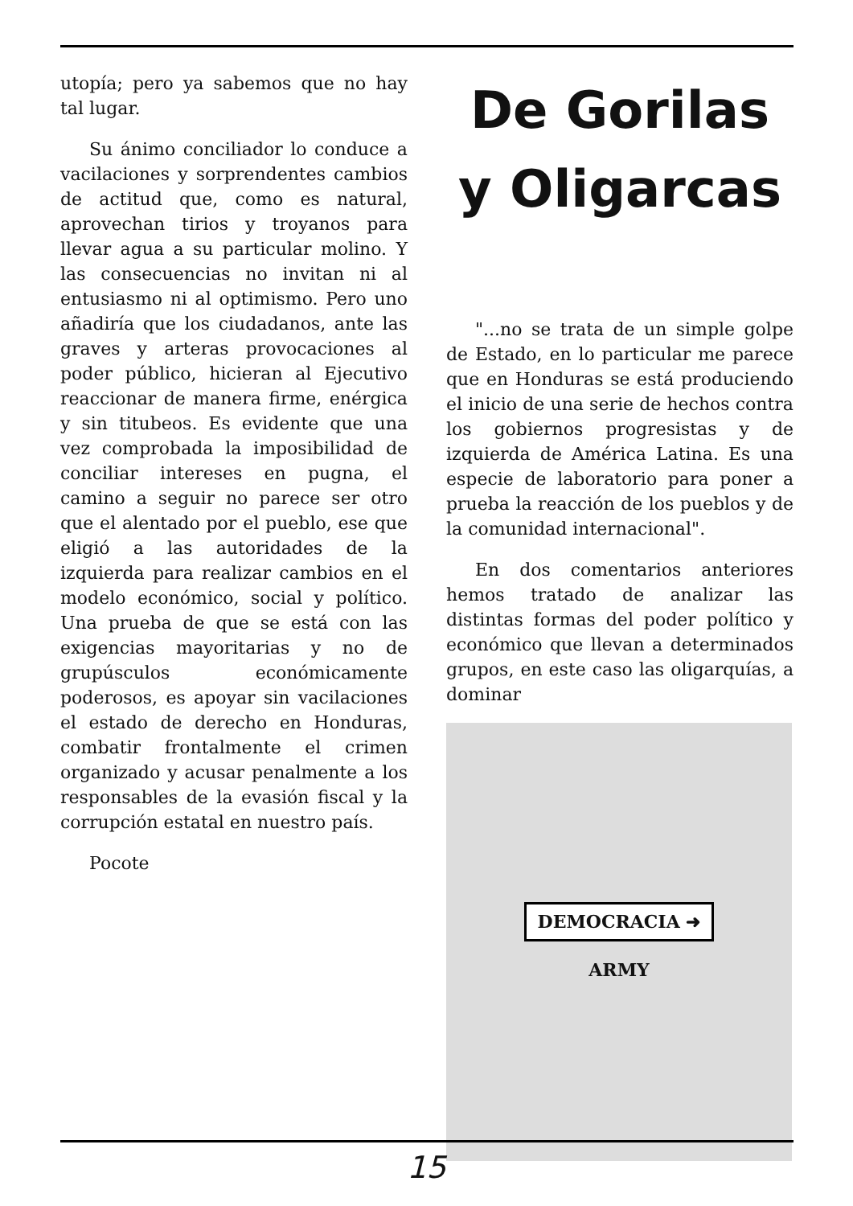utopía; pero ya sabemos que no hay tal lugar.
Su ánimo conciliador lo conduce a vacilaciones y sorprendentes cambios de actitud que, como es natural, aprovechan tirios y troyanos para llevar agua a su particular molino. Y las consecuencias no invitan ni al entusiasmo ni al optimismo. Pero uno añadiría que los ciudadanos, ante las graves y arteras provocaciones al poder público, hicieran al Ejecutivo reaccionar de manera firme, enérgica y sin titubeos. Es evidente que una vez comprobada la imposibilidad de conciliar intereses en pugna, el camino a seguir no parece ser otro que el alentado por el pueblo, ese que eligió a las autoridades de la izquierda para realizar cambios en el modelo económico, social y político. Una prueba de que se está con las exigencias mayoritarias y no de grupúsculos económicamente poderosos, es apoyar sin vacilaciones el estado de derecho en Honduras, combatir frontalmente el crimen organizado y acusar penalmente a los responsables de la evasión fiscal y la corrupción estatal en nuestro país.
Pocote
De Gorilas y Oligarcas
"...no se trata de un simple golpe de Estado, en lo particular me parece que en Honduras se está produciendo el inicio de una serie de hechos contra los gobiernos progresistas y de izquierda de América Latina. Es una especie de laboratorio para poner a prueba la reacción de los pueblos y de la comunidad internacional".
En dos comentarios anteriores hemos tratado de analizar las distintas formas del poder político y económico que llevan a determinados grupos, en este caso las oligarquías, a dominar
DEMOCRACIA ➜
ARMY
15